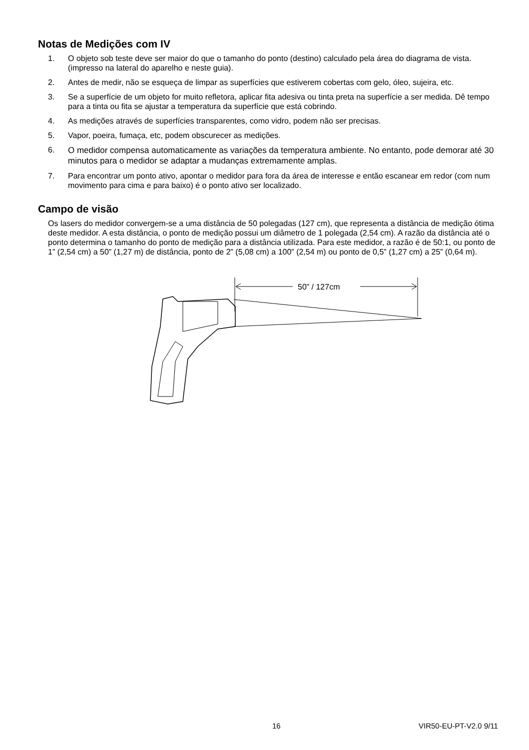Notas de Medições com IV
1. O objeto sob teste deve ser maior do que o tamanho do ponto (destino) calculado pela área do diagrama de vista. (impresso na lateral do aparelho e neste guia).
2. Antes de medir, não se esqueça de limpar as superfícies que estiverem cobertas com gelo, óleo, sujeira, etc.
3. Se a superfície de um objeto for muito refletora, aplicar fita adesiva ou tinta preta na superfície a ser medida. Dê tempo para a tinta ou fita se ajustar a temperatura da superfície que está cobrindo.
4. As medições através de superfícies transparentes, como vidro, podem não ser precisas.
5. Vapor, poeira, fumaça, etc, podem obscurecer as medições.
6. O medidor compensa automaticamente as variações da temperatura ambiente. No entanto, pode demorar até 30 minutos para o medidor se adaptar a mudanças extremamente amplas.
7. Para encontrar um ponto ativo, apontar o medidor para fora da área de interesse e então escanear em redor (com num movimento para cima e para baixo) é o ponto ativo ser localizado.
Campo de visão
Os lasers do medidor convergem-se a uma distância de 50 polegadas (127 cm), que representa a distância de medição ótima deste medidor. A esta distância, o ponto de medição possui um diâmetro de 1 polegada (2,54 cm). A razão da distância até o ponto determina o tamanho do ponto de medição para a distância utilizada. Para este medidor, a razão é de 50:1, ou ponto de 1” (2,54 cm) a 50” (1,27 m) de distância, ponto de 2” (5,08 cm) a 100” (2,54 m) ou ponto de 0,5” (1,27 cm) a 25” (0,64 m).
50” / 127cm
16 VIR50-EU-PT-V2.0 9/11